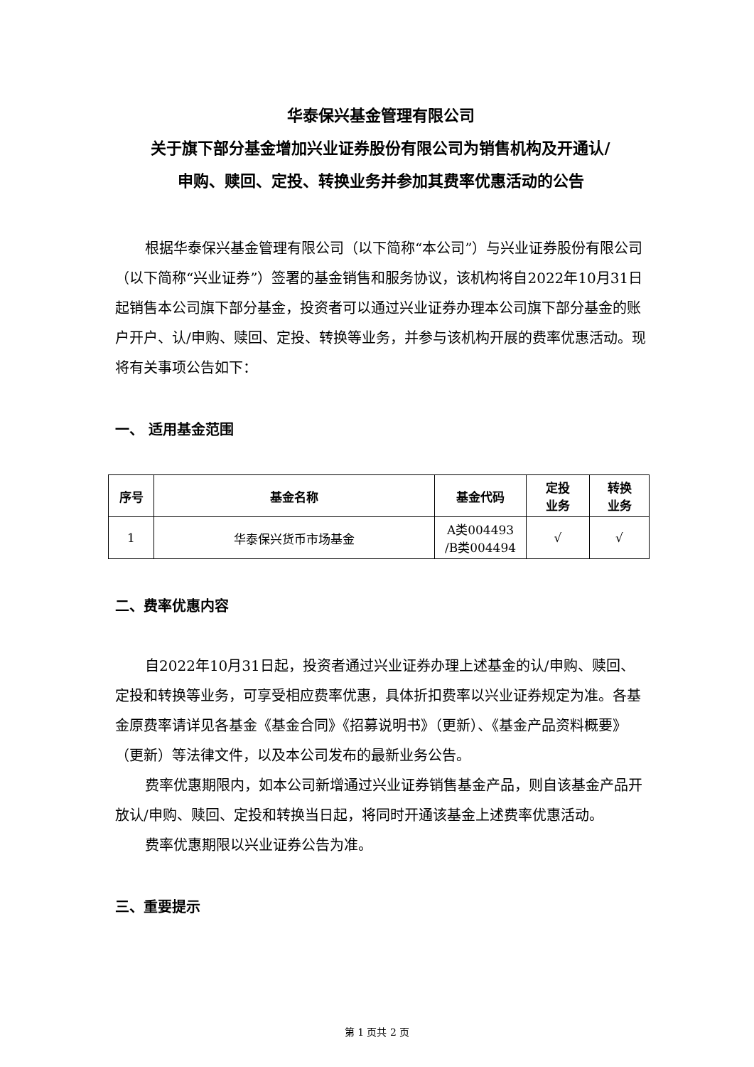华泰保兴基金管理有限公司
关于旗下部分基金增加兴业证券股份有限公司为销售机构及开通认/
申购、赎回、定投、转换业务并参加其费率优惠活动的公告
根据华泰保兴基金管理有限公司（以下简称“本公司”）与兴业证券股份有限公司（以下简称“兴业证券”）签署的基金销售和服务协议，该机构将自2022年10月31日起销售本公司旗下部分基金，投资者可以通过兴业证券办理本公司旗下部分基金的账户开户、认/申购、赎回、定投、转换等业务，并参与该机构开展的费率优惠活动。现将有关事项公告如下：
一、 适用基金范围
| 序号 | 基金名称 | 基金代码 | 定投 业务 | 转换 业务 |
| --- | --- | --- | --- | --- |
| 1 | 华泰保兴货币市场基金 | A类004493 /B类004494 | √ | √ |
二、费率优惠内容
自2022年10月31日起，投资者通过兴业证券办理上述基金的认/申购、赎回、定投和转换等业务，可享受相应费率优惠，具体折扣费率以兴业证券规定为准。各基金原费率请详见各基金《基金合同》《招募说明书》（更新）、《基金产品资料概要》（更新）等法律文件，以及本公司发布的最新业务公告。
费率优惠期限内，如本公司新增通过兴业证券销售基金产品，则自该基金产品开放认/申购、赎回、定投和转换当日起，将同时开通该基金上述费率优惠活动。
费率优惠期限以兴业证券公告为准。
三、重要提示
第 1 页共 2 页